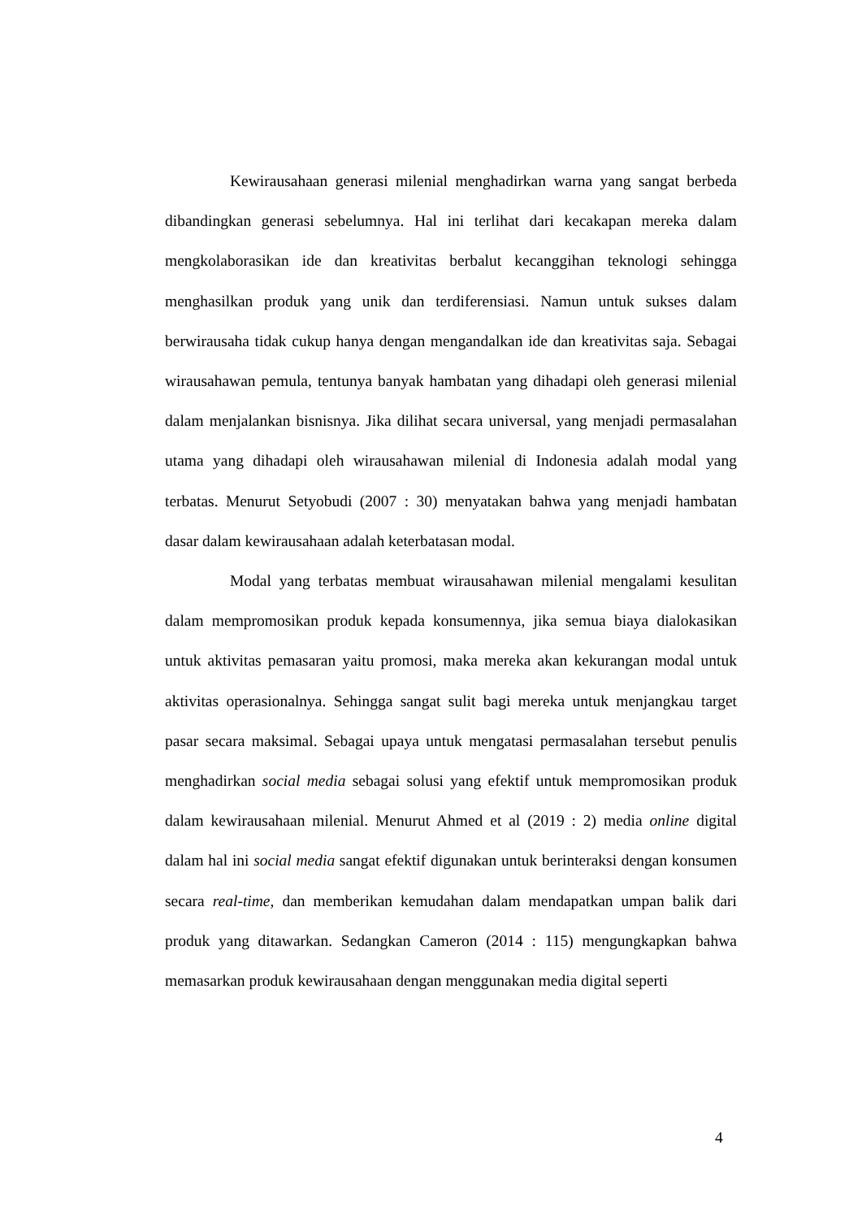Kewirausahaan generasi milenial menghadirkan warna yang sangat berbeda dibandingkan generasi sebelumnya. Hal ini terlihat dari kecakapan mereka dalam mengkolaborasikan ide dan kreativitas berbalut kecanggihan teknologi sehingga menghasilkan produk yang unik dan terdiferensiasi. Namun untuk sukses dalam berwirausaha tidak cukup hanya dengan mengandalkan ide dan kreativitas saja. Sebagai wirausahawan pemula, tentunya banyak hambatan yang dihadapi oleh generasi milenial dalam menjalankan bisnisnya. Jika dilihat secara universal, yang menjadi permasalahan utama yang dihadapi oleh wirausahawan milenial di Indonesia adalah modal yang terbatas. Menurut Setyobudi (2007 : 30) menyatakan bahwa yang menjadi hambatan dasar dalam kewirausahaan adalah keterbatasan modal.
Modal yang terbatas membuat wirausahawan milenial mengalami kesulitan dalam mempromosikan produk kepada konsumennya, jika semua biaya dialokasikan untuk aktivitas pemasaran yaitu promosi, maka mereka akan kekurangan modal untuk aktivitas operasionalnya. Sehingga sangat sulit bagi mereka untuk menjangkau target pasar secara maksimal. Sebagai upaya untuk mengatasi permasalahan tersebut penulis menghadirkan social media sebagai solusi yang efektif untuk mempromosikan produk dalam kewirausahaan milenial. Menurut Ahmed et al (2019 : 2) media online digital dalam hal ini social media sangat efektif digunakan untuk berinteraksi dengan konsumen secara real-time, dan memberikan kemudahan dalam mendapatkan umpan balik dari produk yang ditawarkan. Sedangkan Cameron (2014 : 115) mengungkapkan bahwa memasarkan produk kewirausahaan dengan menggunakan media digital seperti
4